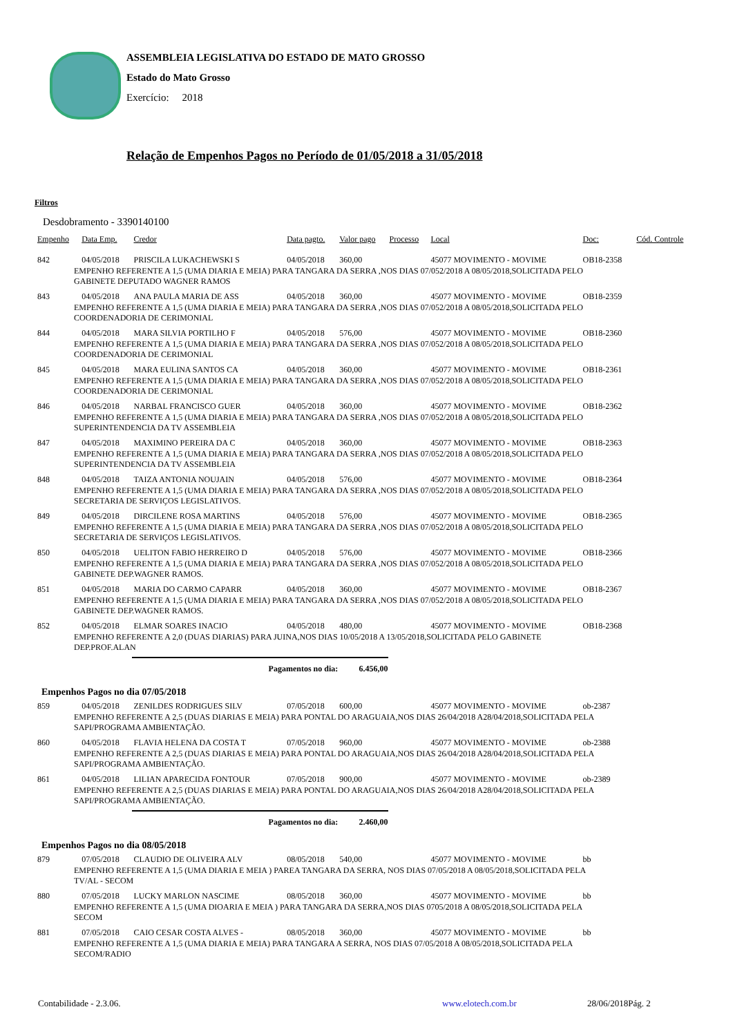ASSEMBLEIA LEGISLATIVA DO ESTADO DE MATO GROSSO
Estado do Mato Grosso
Exercício: 2018
Relação de Empenhos Pagos no Período de 01/05/2018 a 31/05/2018
Filtros
Desdobramento - 3390140100
| Empenho | Data Emp. | Credor | Data pagto. | Valor pago | Processo | Local | Doc: | Cód. Controle |
| --- | --- | --- | --- | --- | --- | --- | --- | --- |
| 842 | 04/05/2018 | PRISCILA LUKACHEWSKI S | 04/05/2018 | 360,00 | | 45077 MOVIMENTO - MOVIME | OB18-2358 | |
| EMPENHO REFERENTE A 1,5 (UMA DIARIA E MEIA) PARA TANGARA DA SERRA ,NOS DIAS 07/052/2018 A 08/05/2018,SOLICITADA PELO GABINETE DEPUTADO WAGNER RAMOS | | | | | | | | |
| 843 | 04/05/2018 | ANA PAULA MARIA DE ASS | 04/05/2018 | 360,00 | | 45077 MOVIMENTO - MOVIME | OB18-2359 | |
| EMPENHO REFERENTE A 1,5 (UMA DIARIA E MEIA) PARA TANGARA DA SERRA ,NOS DIAS 07/052/2018 A 08/05/2018,SOLICITADA PELO COORDENADORIA DE CERIMONIAL | | | | | | | | |
| 844 | 04/05/2018 | MARA SILVIA PORTILHO F | 04/05/2018 | 576,00 | | 45077 MOVIMENTO - MOVIME | OB18-2360 | |
| EMPENHO REFERENTE A 1,5 (UMA DIARIA E MEIA) PARA TANGARA DA SERRA ,NOS DIAS 07/052/2018 A 08/05/2018,SOLICITADA PELO COORDENADORIA DE CERIMONIAL | | | | | | | | |
| 845 | 04/05/2018 | MARA EULINA SANTOS CA | 04/05/2018 | 360,00 | | 45077 MOVIMENTO - MOVIME | OB18-2361 | |
| EMPENHO REFERENTE A 1,5 (UMA DIARIA E MEIA) PARA TANGARA DA SERRA ,NOS DIAS 07/052/2018 A 08/05/2018,SOLICITADA PELO COORDENADORIA DE CERIMONIAL | | | | | | | | |
| 846 | 04/05/2018 | NARBAL FRANCISCO GUER | 04/05/2018 | 360,00 | | 45077 MOVIMENTO - MOVIME | OB18-2362 | |
| EMPENHO REFERENTE A 1,5 (UMA DIARIA E MEIA) PARA TANGARA DA SERRA ,NOS DIAS 07/052/2018 A 08/05/2018,SOLICITADA PELO SUPERINTENDENCIA DA TV ASSEMBLEIA | | | | | | | | |
| 847 | 04/05/2018 | MAXIMINO PEREIRA DA C | 04/05/2018 | 360,00 | | 45077 MOVIMENTO - MOVIME | OB18-2363 | |
| EMPENHO REFERENTE A 1,5 (UMA DIARIA E MEIA) PARA TANGARA DA SERRA ,NOS DIAS 07/052/2018 A 08/05/2018,SOLICITADA PELO SUPERINTENDENCIA DA TV ASSEMBLEIA | | | | | | | | |
| 848 | 04/05/2018 | TAIZA ANTONIA NOUJAIN | 04/05/2018 | 576,00 | | 45077 MOVIMENTO - MOVIME | OB18-2364 | |
| EMPENHO REFERENTE A 1,5 (UMA DIARIA E MEIA) PARA TANGARA DA SERRA ,NOS DIAS 07/052/2018 A 08/05/2018,SOLICITADA PELO SECRETARIA DE SERVIÇOS LEGISLATIVOS. | | | | | | | | |
| 849 | 04/05/2018 | DIRCILENE ROSA MARTINS | 04/05/2018 | 576,00 | | 45077 MOVIMENTO - MOVIME | OB18-2365 | |
| EMPENHO REFERENTE A 1,5 (UMA DIARIA E MEIA) PARA TANGARA DA SERRA ,NOS DIAS 07/052/2018 A 08/05/2018,SOLICITADA PELO SECRETARIA DE SERVIÇOS LEGISLATIVOS. | | | | | | | | |
| 850 | 04/05/2018 | UELITON FABIO HERREIRO D | 04/05/2018 | 576,00 | | 45077 MOVIMENTO - MOVIME | OB18-2366 | |
| EMPENHO REFERENTE A 1,5 (UMA DIARIA E MEIA) PARA TANGARA DA SERRA ,NOS DIAS 07/052/2018 A 08/05/2018,SOLICITADA PELO GABINETE DEP.WAGNER RAMOS. | | | | | | | | |
| 851 | 04/05/2018 | MARIA DO CARMO CAPARR | 04/05/2018 | 360,00 | | 45077 MOVIMENTO - MOVIME | OB18-2367 | |
| EMPENHO REFERENTE A 1,5 (UMA DIARIA E MEIA) PARA TANGARA DA SERRA ,NOS DIAS 07/052/2018 A 08/05/2018,SOLICITADA PELO GABINETE DEP.WAGNER RAMOS. | | | | | | | | |
| 852 | 04/05/2018 | ELMAR SOARES INACIO | 04/05/2018 | 480,00 | | 45077 MOVIMENTO - MOVIME | OB18-2368 | |
| EMPENHO REFERENTE A 2,0 (DUAS DIARIAS) PARA JUINA,NOS DIAS 10/05/2018 A 13/05/2018,SOLICITADA PELO GABINETE DEP.PROF.ALAN | | | | | | | | |
| | | Pagamentos no dia: | | 6.456,00 | | | | |
| Empenhos Pagos no dia 07/05/2018 | | | | | | | | |
| 859 | 04/05/2018 | ZENILDES RODRIGUES SILV | 07/05/2018 | 600,00 | | 45077 MOVIMENTO - MOVIME | ob-2387 | |
| EMPENHO REFERENTE A 2,5 (DUAS DIARIAS E MEIA) PARA PONTAL DO ARAGUAIA,NOS DIAS 26/04/2018 A28/04/2018,SOLICITADA PELA SAPI/PROGRAMA AMBIENTAÇÃO. | | | | | | | | |
| 860 | 04/05/2018 | FLAVIA HELENA DA COSTA T | 07/05/2018 | 960,00 | | 45077 MOVIMENTO - MOVIME | ob-2388 | |
| EMPENHO REFERENTE A 2,5 (DUAS DIARIAS E MEIA) PARA PONTAL DO ARAGUAIA,NOS DIAS 26/04/2018 A28/04/2018,SOLICITADA PELA SAPI/PROGRAMA AMBIENTAÇÃO. | | | | | | | | |
| 861 | 04/05/2018 | LILIAN APARECIDA FONTOUR | 07/05/2018 | 900,00 | | 45077 MOVIMENTO - MOVIME | ob-2389 | |
| EMPENHO REFERENTE A 2,5 (DUAS DIARIAS E MEIA) PARA PONTAL DO ARAGUAIA,NOS DIAS 26/04/2018 A28/04/2018,SOLICITADA PELA SAPI/PROGRAMA AMBIENTAÇÃO. | | | | | | | | |
| | | Pagamentos no dia: | | 2.460,00 | | | | |
| Empenhos Pagos no dia 08/05/2018 | | | | | | | | |
| 879 | 07/05/2018 | CLAUDIO DE OLIVEIRA ALV | 08/05/2018 | 540,00 | | 45077 MOVIMENTO - MOVIME | bb | |
| EMPENHO REFERENTE A 1,5 (UMA DIARIA E MEIA ) PAREA TANGARA DA SERRA, NOS DIAS 07/05/2018 A 08/05/2018,SOLICITADA PELA TV/AL - SECOM | | | | | | | | |
| 880 | 07/05/2018 | LUCKY MARLON NASCIME | 08/05/2018 | 360,00 | | 45077 MOVIMENTO - MOVIME | bb | |
| EMPENHO REFERENTE A 1,5 (UMA DIOARIA E MEIA ) PARA TANGARA DA SERRA,NOS DIAS 0705/2018 A 08/05/2018,SOLICITADA PELA SECOM | | | | | | | | |
| 881 | 07/05/2018 | CAIO CESAR COSTA ALVES - | 08/05/2018 | 360,00 | | 45077 MOVIMENTO - MOVIME | bb | |
| EMPENHO REFERENTE A 1,5 (UMA DIARIA E MEIA) PARA TANGARA A SERRA, NOS DIAS 07/05/2018 A 08/05/2018,SOLICITADA PELA SECOM/RADIO | | | | | | | | |
Contabilidade - 2.3.06. www.elotech.com.br 28/06/2018Pág. 2